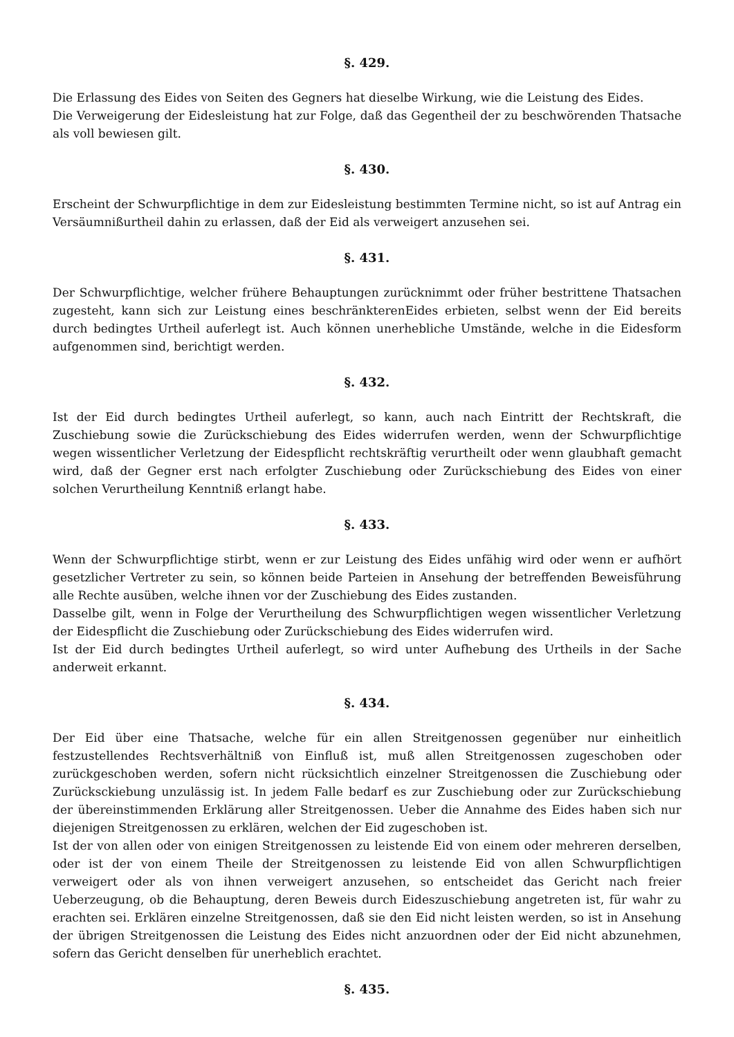§. 429.
Die Erlassung des Eides von Seiten des Gegners hat dieselbe Wirkung, wie die Leistung des Eides.
Die Verweigerung der Eidesleistung hat zur Folge, daß das Gegentheil der zu beschwörenden Thatsache als voll bewiesen gilt.
§. 430.
Erscheint der Schwurpflichtige in dem zur Eidesleistung bestimmten Termine nicht, so ist auf Antrag ein Versäumnißurtheil dahin zu erlassen, daß der Eid als verweigert anzusehen sei.
§. 431.
Der Schwurpflichtige, welcher frühere Behauptungen zurücknimmt oder früher bestrittene Thatsachen zugesteht, kann sich zur Leistung eines beschränkterenEides erbieten, selbst wenn der Eid bereits durch bedingtes Urtheil auferlegt ist. Auch können unerhebliche Umstände, welche in die Eidesform aufgenommen sind, berichtigt werden.
§. 432.
Ist der Eid durch bedingtes Urtheil auferlegt, so kann, auch nach Eintritt der Rechtskraft, die Zuschiebung sowie die Zurückschiebung des Eides widerrufen werden, wenn der Schwurpflichtige wegen wissentlicher Verletzung der Eidespflicht rechtskräftig verurtheilt oder wenn glaubhaft gemacht wird, daß der Gegner erst nach erfolgter Zuschiebung oder Zurückschiebung des Eides von einer solchen Verurtheilung Kenntniß erlangt habe.
§. 433.
Wenn der Schwurpflichtige stirbt, wenn er zur Leistung des Eides unfähig wird oder wenn er aufhört gesetzlicher Vertreter zu sein, so können beide Parteien in Ansehung der betreffenden Beweisführung alle Rechte ausüben, welche ihnen vor der Zuschiebung des Eides zustanden.
Dasselbe gilt, wenn in Folge der Verurtheilung des Schwurpflichtigen wegen wissentlicher Verletzung der Eidespflicht die Zuschiebung oder Zurückschiebung des Eides widerrufen wird.
Ist der Eid durch bedingtes Urtheil auferlegt, so wird unter Aufhebung des Urtheils in der Sache anderweit erkannt.
§. 434.
Der Eid über eine Thatsache, welche für ein allen Streitgenossen gegenüber nur einheitlich festzustellendes Rechtsverhältniß von Einfluß ist, muß allen Streitgenossen zugeschoben oder zurückgeschoben werden, sofern nicht rücksichtlich einzelner Streitgenossen die Zuschiebung oder Zurücksckiebung unzulässig ist. In jedem Falle bedarf es zur Zuschiebung oder zur Zurückschiebung der übereinstimmenden Erklärung aller Streitgenossen. Ueber die Annahme des Eides haben sich nur diejenigen Streitgenossen zu erklären, welchen der Eid zugeschoben ist.
Ist der von allen oder von einigen Streitgenossen zu leistende Eid von einem oder mehreren derselben, oder ist der von einem Theile der Streitgenossen zu leistende Eid von allen Schwurpflichtigen verweigert oder als von ihnen verweigert anzusehen, so entscheidet das Gericht nach freier Ueberzeugung, ob die Behauptung, deren Beweis durch Eideszuschiebung angetreten ist, für wahr zu erachten sei. Erklären einzelne Streitgenossen, daß sie den Eid nicht leisten werden, so ist in Ansehung der übrigen Streitgenossen die Leistung des Eides nicht anzuordnen oder der Eid nicht abzunehmen, sofern das Gericht denselben für unerheblich erachtet.
§. 435.